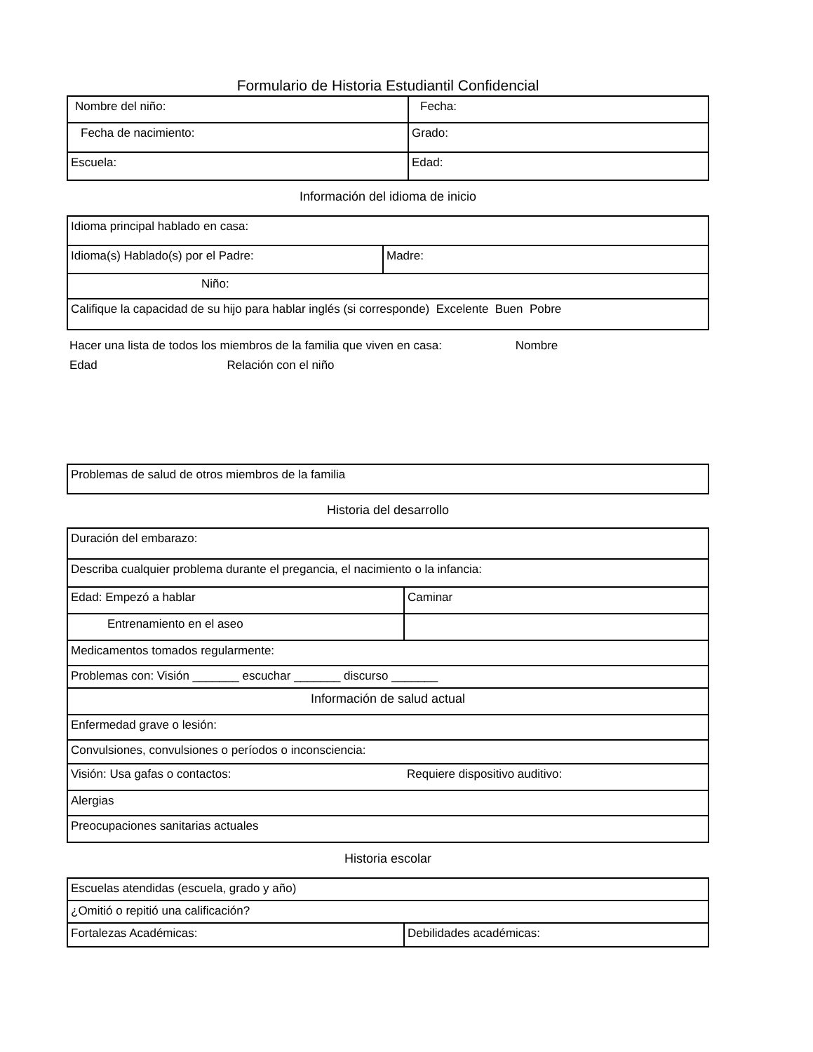Formulario de Historia Estudiantil Confidencial
| Nombre del niño: | Fecha: |
| Fecha de nacimiento: | Grado: |
| Escuela: | Edad: |
Información del idioma de inicio
| Idioma principal hablado en casa: | |
| Idioma(s) Hablado(s) por el Padre: | Madre: |
| Niño: | |
| Califique la capacidad de su hijo para hablar inglés (si corresponde) Excelente Buen Pobre | |
Hacer una lista de todos los miembros de la familia que viven en casa: Nombre
Edad Relación con el niño
| Problemas de salud de otros miembros de la familia |
Historia del desarrollo
| Duración del embarazo: | |
| Describa cualquier problema durante el pregancia, el nacimiento o la infancia: | |
| Edad: Empezó a hablar | Caminar |
| Entrenamiento en el aseo | |
| Medicamentos tomados regularmente: | |
| Problemas con: Visión _______ escuchar _______ discurso _______ | |
| Información de salud actual | |
| Enfermedad grave o lesión: | |
| Convulsiones, convulsiones o períodos o inconsciencia: | |
| Visión: Usa gafas o contactos: | Requiere dispositivo auditivo: |
| Alergias | |
| Preocupaciones sanitarias actuales | |
Historia escolar
| Escuelas atendidas (escuela, grado y año) | |
| ¿Omitió o repitió una calificación? | |
| Fortalezas Académicas: | Debilidades académicas: |